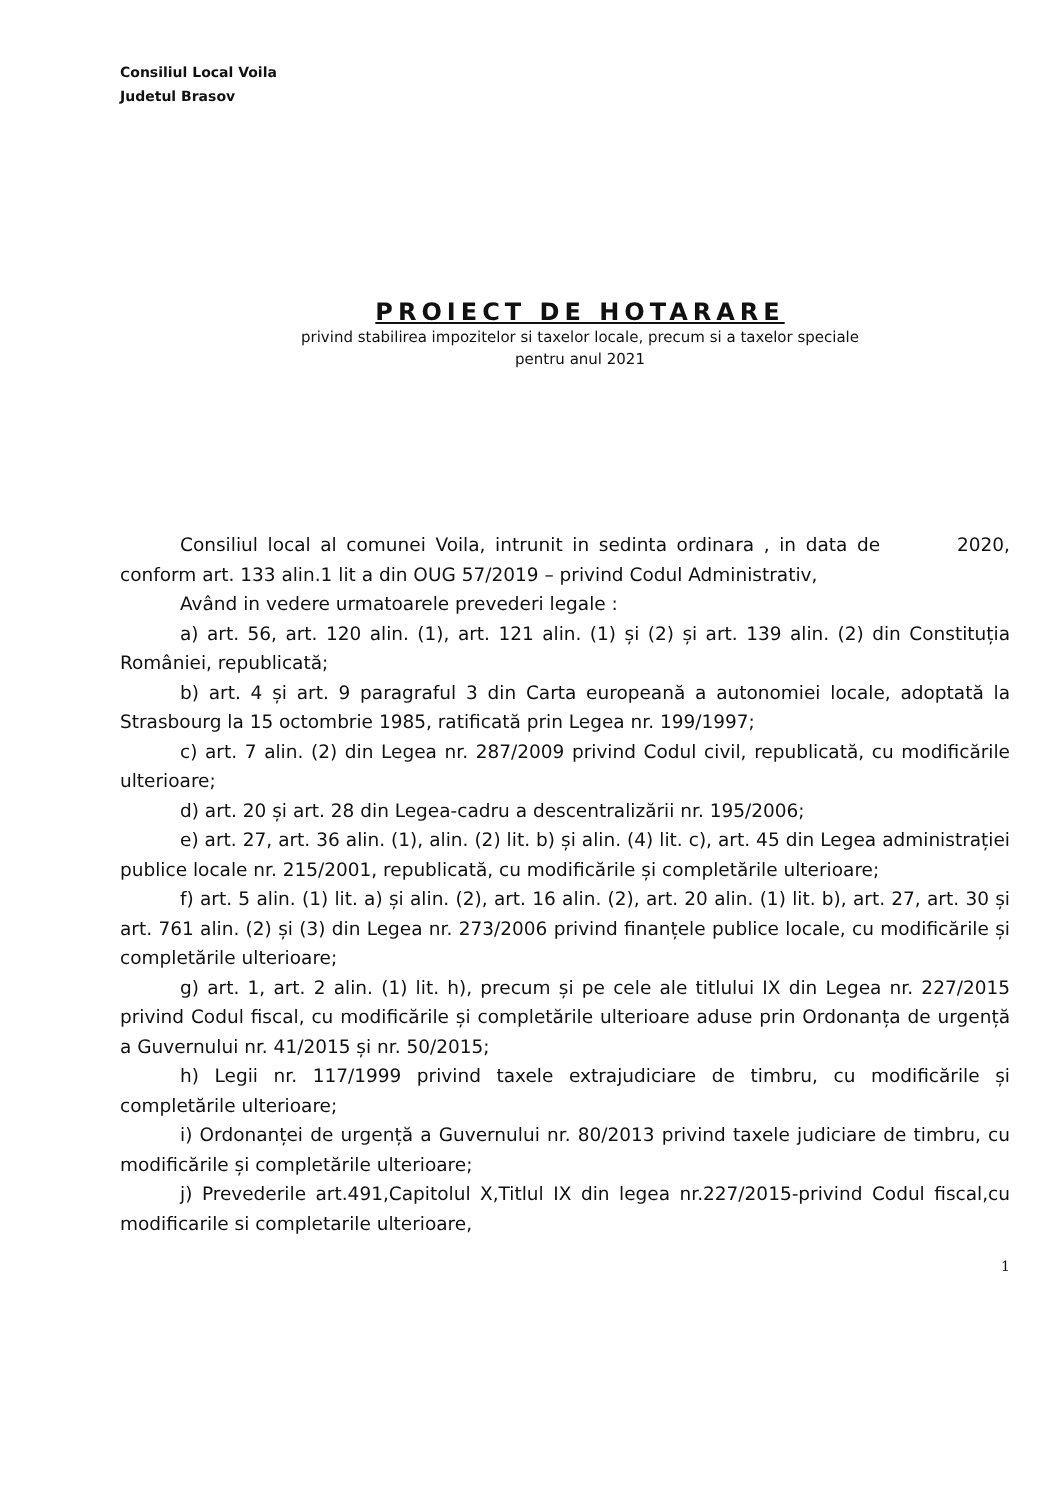Consiliul Local Voila
Judetul Brasov
PROIECT DE HOTARARE
privind stabilirea impozitelor si taxelor locale, precum si a taxelor speciale
pentru anul 2021
Consiliul local al comunei Voila, intrunit in sedinta ordinara , in data de 2020, conform art. 133 alin.1 lit a din OUG 57/2019 – privind Codul Administrativ,
Având in vedere urmatoarele prevederi legale :
a) art. 56, art. 120 alin. (1), art. 121 alin. (1) și (2) și art. 139 alin. (2) din Constituția României, republicată;
b) art. 4 și art. 9 paragraful 3 din Carta europeană a autonomiei locale, adoptată la Strasbourg la 15 octombrie 1985, ratificată prin Legea nr. 199/1997;
c) art. 7 alin. (2) din Legea nr. 287/2009 privind Codul civil, republicată, cu modificările ulterioare;
d) art. 20 și art. 28 din Legea-cadru a descentralizării nr. 195/2006;
e) art. 27, art. 36 alin. (1), alin. (2) lit. b) și alin. (4) lit. c), art. 45 din Legea administrației publice locale nr. 215/2001, republicată, cu modificările și completările ulterioare;
f) art. 5 alin. (1) lit. a) și alin. (2), art. 16 alin. (2), art. 20 alin. (1) lit. b), art. 27, art. 30 și art. 761 alin. (2) și (3) din Legea nr. 273/2006 privind finanțele publice locale, cu modificările și completările ulterioare;
g) art. 1, art. 2 alin. (1) lit. h), precum și pe cele ale titlului IX din Legea nr. 227/2015 privind Codul fiscal, cu modificările și completările ulterioare aduse prin Ordonanța de urgență a Guvernului nr. 41/2015 și nr. 50/2015;
h) Legii nr. 117/1999 privind taxele extrajudiciare de timbru, cu modificările și completările ulterioare;
i) Ordonanței de urgență a Guvernului nr. 80/2013 privind taxele judiciare de timbru, cu modificările și completările ulterioare;
j) Prevederile art.491,Capitolul X,Titlul IX din legea nr.227/2015-privind Codul fiscal,cu modificarile si completarile ulterioare,
1